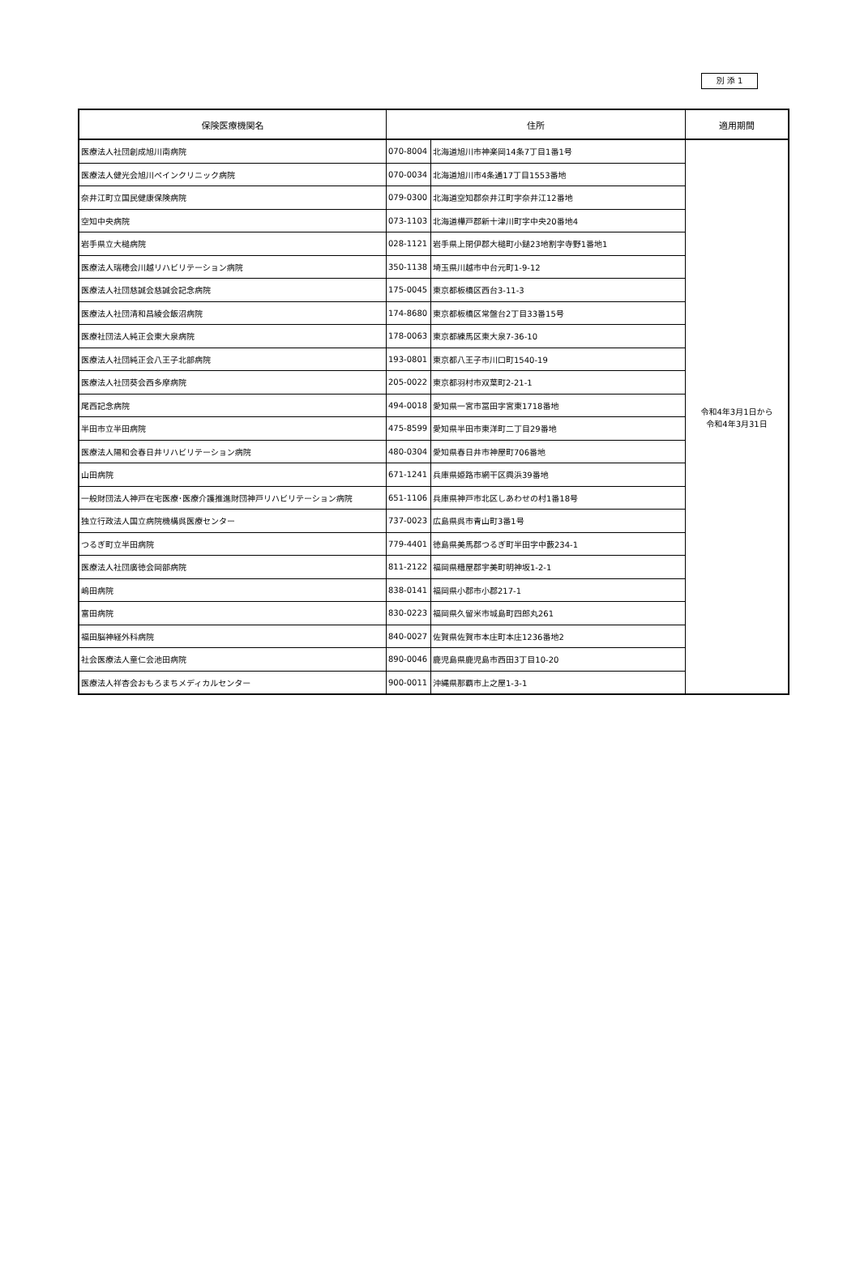別 添 1
| 保険医療機関名 | 住所 | | 適用期間 |
| --- | --- | --- | --- |
| 医療法人社団創成旭川南病院 | 070-8004 | 北海道旭川市神楽岡14条7丁目1番1号 | 令和4年3月1日から 令和4年3月31日 |
| 医療法人健光会旭川ペインクリニック病院 | 070-0034 | 北海道旭川市4条通17丁目1553番地 | |
| 奈井江町立国民健康保険病院 | 079-0300 | 北海道空知郡奈井江町字奈井江12番地 | |
| 空知中央病院 | 073-1103 | 北海道樺戸郡新十津川町字中央20番地4 | |
| 岩手県立大槌病院 | 028-1121 | 岩手県上閉伊郡大槌町小鎚23地割字寺野1番地1 | |
| 医療法人瑞穂会川越リハビリテーション病院 | 350-1138 | 埼玉県川越市中台元町1-9-12 | |
| 医療法人社団慈誠会慈誠会記念病院 | 175-0045 | 東京都板橋区西台3-11-3 | |
| 医療法人社団清和昌綾会飯沼病院 | 174-8680 | 東京都板橋区常盤台2丁目33番15号 | |
| 医療社団法人純正会東大泉病院 | 178-0063 | 東京都練馬区東大泉7-36-10 | |
| 医療法人社団純正会八王子北部病院 | 193-0801 | 東京都八王子市川口町1540-19 | |
| 医療法人社団葵会西多摩病院 | 205-0022 | 東京都羽村市双葉町2-21-1 | |
| 尾西記念病院 | 494-0018 | 愛知県一宮市冨田字宮東1718番地 | |
| 半田市立半田病院 | 475-8599 | 愛知県半田市東洋町二丁目29番地 | |
| 医療法人陽和会春日井リハビリテーション病院 | 480-0304 | 愛知県春日井市神屋町706番地 | |
| 山田病院 | 671-1241 | 兵庫県姫路市網干区興浜39番地 | |
| 一般財団法人神戸在宅医療･医療介護推進財団神戸リハビリテーション病院 | 651-1106 | 兵庫県神戸市北区しあわせの村1番18号 | |
| 独立行政法人国立病院機構呉医療センター | 737-0023 | 広島県呉市青山町3番1号 | |
| つるぎ町立半田病院 | 779-4401 | 徳島県美馬郡つるぎ町半田字中藪234-1 | |
| 医療法人社団廣徳会岡部病院 | 811-2122 | 福岡県糟屋郡宇美町明神坂1-2-1 | |
| 嶋田病院 | 838-0141 | 福岡県小郡市小郡217-1 | |
| 富田病院 | 830-0223 | 福岡県久留米市城島町四郎丸261 | |
| 福田脳神経外科病院 | 840-0027 | 佐賀県佐賀市本庄町本庄1236番地2 | |
| 社会医療法人童仁会池田病院 | 890-0046 | 鹿児島県鹿児島市西田3丁目10-20 | |
| 医療法人祥杏会おもろまちメディカルセンター | 900-0011 | 沖縄県那覇市上之屋1-3-1 | |